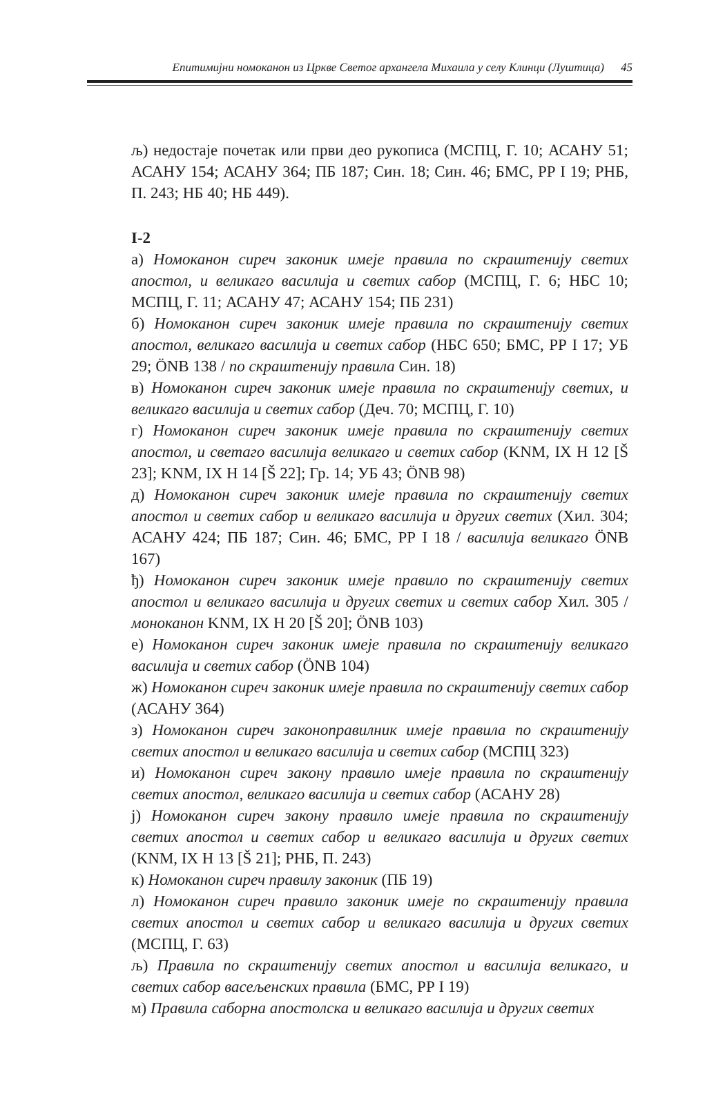Епитимијни номоканон из Цркве Светог архангела Михаила у селу Клинци (Луштица) 45
љ) недостаје почетак или први део рукописа (МСПЦ, Г. 10; АСАНУ 51; АСАНУ 154; АСАНУ 364; ПБ 187; Син. 18; Син. 46; БМС, РР I 19; РНБ, П. 243; НБ 40; НБ 449).
I-2
а) Номоканон сиреч законик имеје правила по скраштенију светих апостол, и великаго василија и светих сабор (МСПЦ, Г. 6; НБС 10; МСПЦ, Г. 11; АСАНУ 47; АСАНУ 154; ПБ 231)
б) Номоканон сиреч законик имеје правила по скраштенију светих апостол, великаго василија и светих сабор (НБС 650; БМС, РР I 17; УБ 29; ÖNB 138 / по скраштенију правила Син. 18)
в) Номоканон сиреч законик имеје правила по скраштенију светих, и великаго василија и светих сабор (Деч. 70; МСПЦ, Г. 10)
г) Номоканон сиреч законик имеје правила по скраштенију светих апостол, и светаго василија великаго и светих сабор (KNM, IX H 12 [Š 23]; KNM, IX H 14 [Š 22]; Гр. 14; УБ 43; ÖNB 98)
д) Номоканон сиреч законик имеје правила по скраштенију светих апостол и светих сабор и великаго василија и других светих (Хил. 304; АСАНУ 424; ПБ 187; Син. 46; БМС, РР I 18 / василија великаго ÖNB 167)
ђ) Номоканон сиреч законик имеје правило по скраштенију светих апостол и великаго василија и других светих и светих сабор Хил. 305 / моноканон KNM, IX H 20 [Š 20]; ÖNB 103)
е) Номоканон сиреч законик имеје правила по скраштенију великаго василија и светих сабор (ÖNB 104)
ж) Номоканон сиреч законик имеје правила по скраштенију светих сабор (АСАНУ 364)
з) Номоканон сиреч законоправилник имеје правила по скраштенију светих апостол и великаго василија и светих сабор (МСПЦ 323)
и) Номоканон сиреч закону правило имеје правила по скраштенију светих апостол, великаго василија и светих сабор (АСАНУ 28)
ј) Номоканон сиреч закону правило имеје правила по скраштенију светих апостол и светих сабор и великаго василија и других светих (KNM, IX H 13 [Š 21]; РНБ, П. 243)
к) Номоканон сиреч правилу законик (ПБ 19)
л) Номоканон сиреч правило законик имеје по скраштенију правила светих апостол и светих сабор и великаго василија и других светих (МСПЦ, Г. 63)
љ) Правила по скраштенију светих апостол и василија великаго, и светих сабор васељенских правила (БМС, РР I 19)
м) Правила саборна апостолска и великаго василија и других светих